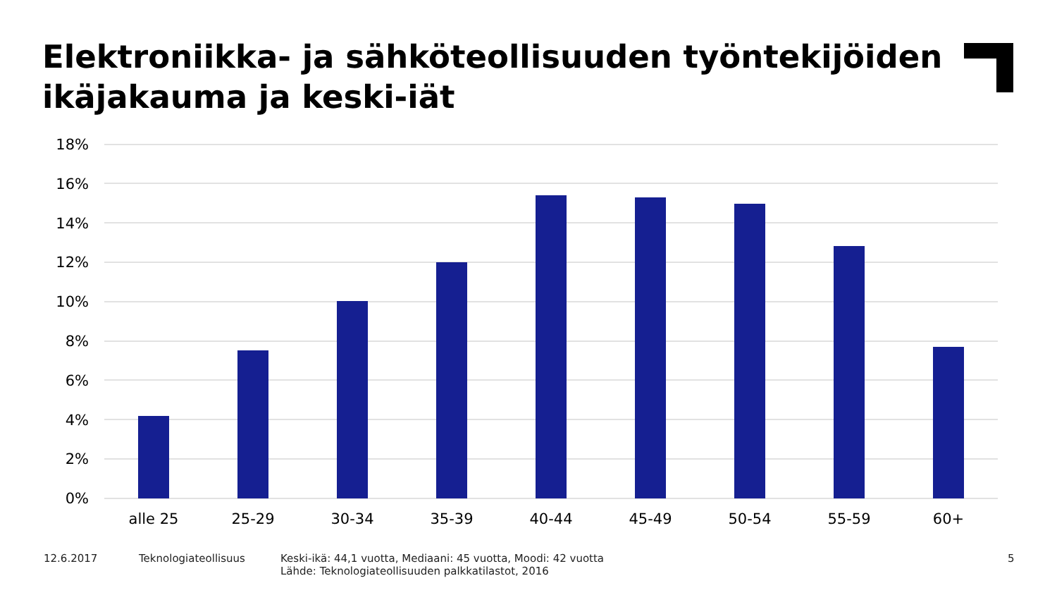Elektroniikka- ja sähköteollisuuden työntekijöiden
ikäjakauma ja keski-iät
18%
16%
14%
12%
10%
8%
6%
4%
2%
0%
alle 25
25-29
30-34
35-39
40-44
45-49
50-54
55-59
60+
12.6.2017 Teknologiateollisuus
Keski-ikä: 44,1 vuotta, Mediaani: 45 vuotta, Moodi: 42 vuotta
Lähde: Teknologiateollisuuden palkkatilastot, 2016
5